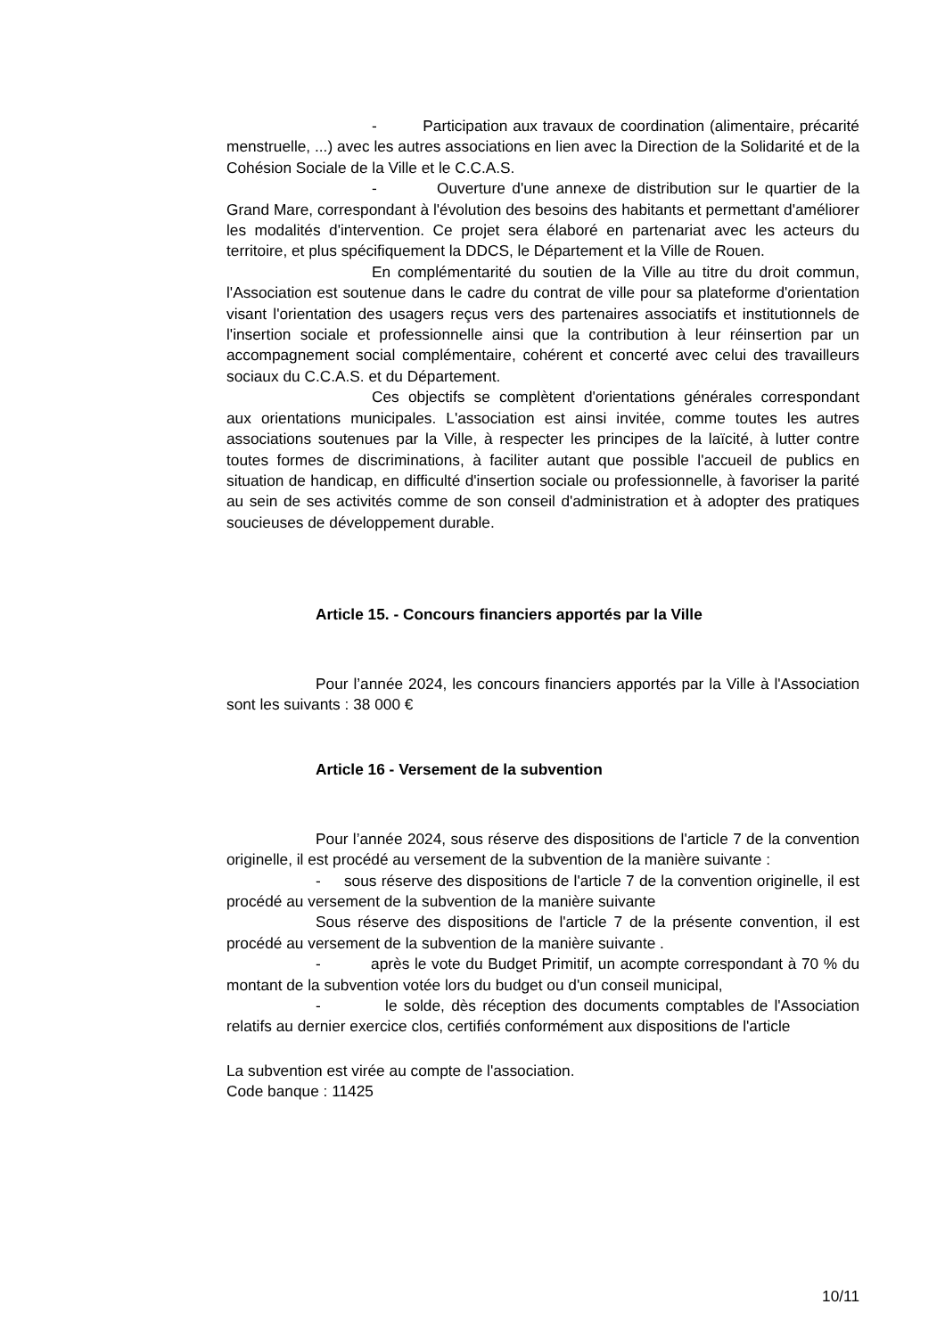- Participation aux travaux de coordination (alimentaire, précarité menstruelle, ...) avec les autres associations en lien avec la Direction de la Solidarité et de la Cohésion Sociale de la Ville et le C.C.A.S.
- Ouverture d'une annexe de distribution sur le quartier de la Grand Mare, correspondant à l'évolution des besoins des habitants et permettant d'améliorer les modalités d'intervention. Ce projet sera élaboré en partenariat avec les acteurs du territoire, et plus spécifiquement la DDCS, le Département et la Ville de Rouen.
En complémentarité du soutien de la Ville au titre du droit commun, l'Association est soutenue dans le cadre du contrat de ville pour sa plateforme d'orientation visant l'orientation des usagers reçus vers des partenaires associatifs et institutionnels de l'insertion sociale et professionnelle ainsi que la contribution à leur réinsertion par un accompagnement social complémentaire, cohérent et concerté avec celui des travailleurs sociaux du C.C.A.S. et du Département.
Ces objectifs se complètent d'orientations générales correspondant aux orientations municipales. L'association est ainsi invitée, comme toutes les autres associations soutenues par la Ville, à respecter les principes de la laïcité, à lutter contre toutes formes de discriminations, à faciliter autant que possible l'accueil de publics en situation de handicap, en difficulté d'insertion sociale ou professionnelle, à favoriser la parité au sein de ses activités comme de son conseil d'administration et à adopter des pratiques soucieuses de développement durable.
Article 15. - Concours financiers apportés par la Ville
Pour l’année 2024, les concours financiers apportés par la Ville à l'Association sont les suivants : 38 000 €
Article 16 - Versement de la subvention
Pour l’année 2024, sous réserve des dispositions de l'article 7 de la convention originelle, il est procédé au versement de la subvention de la manière suivante :
- sous réserve des dispositions de l'article 7 de la convention originelle, il est procédé au versement de la subvention de la manière suivante
Sous réserve des dispositions de l'article 7 de la présente convention, il est procédé au versement de la subvention de la manière suivante .
- après le vote du Budget Primitif, un acompte correspondant à 70 % du montant de la subvention votée lors du budget ou d'un conseil municipal,
- le solde, dès réception des documents comptables de l'Association relatifs au dernier exercice clos, certifiés conformément aux dispositions de l'article
La subvention est virée au compte de l'association.
Code banque : 11425
10/11